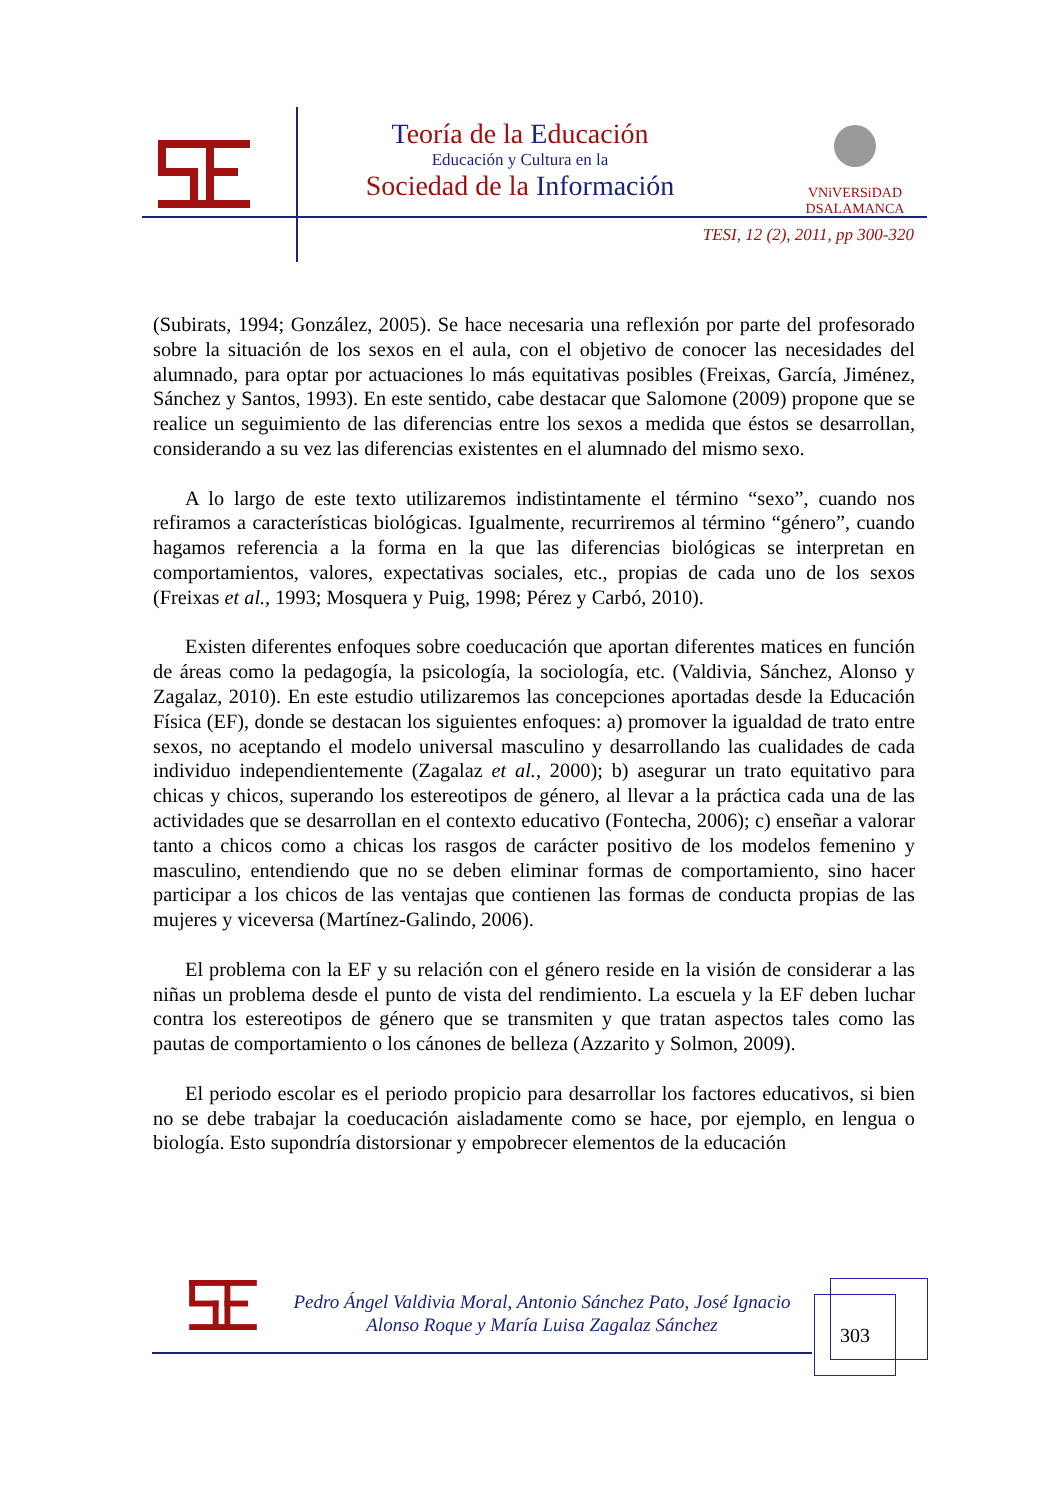Teoría de la Educación
Educación y Cultura en la
Sociedad de la Información
VNiVERSiDAD
DSALAMANCA
TESI, 12 (2), 2011, pp 300-320
(Subirats, 1994; González, 2005). Se hace necesaria una reflexión por parte del profesorado sobre la situación de los sexos en el aula, con el objetivo de conocer las necesidades del alumnado, para optar por actuaciones lo más equitativas posibles (Freixas, García, Jiménez, Sánchez y Santos, 1993). En este sentido, cabe destacar que Salomone (2009) propone que se realice un seguimiento de las diferencias entre los sexos a medida que éstos se desarrollan, considerando a su vez las diferencias existentes en el alumnado del mismo sexo.
A lo largo de este texto utilizaremos indistintamente el término “sexo”, cuando nos refiramos a características biológicas. Igualmente, recurriremos al término “género”, cuando hagamos referencia a la forma en la que las diferencias biológicas se interpretan en comportamientos, valores, expectativas sociales, etc., propias de cada uno de los sexos (Freixas et al., 1993; Mosquera y Puig, 1998; Pérez y Carbó, 2010).
Existen diferentes enfoques sobre coeducación que aportan diferentes matices en función de áreas como la pedagogía, la psicología, la sociología, etc. (Valdivia, Sánchez, Alonso y Zagalaz, 2010). En este estudio utilizaremos las concepciones aportadas desde la Educación Física (EF), donde se destacan los siguientes enfoques: a) promover la igualdad de trato entre sexos, no aceptando el modelo universal masculino y desarrollando las cualidades de cada individuo independientemente (Zagalaz et al., 2000); b) asegurar un trato equitativo para chicas y chicos, superando los estereotipos de género, al llevar a la práctica cada una de las actividades que se desarrollan en el contexto educativo (Fontecha, 2006); c) enseñar a valorar tanto a chicos como a chicas los rasgos de carácter positivo de los modelos femenino y masculino, entendiendo que no se deben eliminar formas de comportamiento, sino hacer participar a los chicos de las ventajas que contienen las formas de conducta propias de las mujeres y viceversa (Martínez-Galindo, 2006).
El problema con la EF y su relación con el género reside en la visión de considerar a las niñas un problema desde el punto de vista del rendimiento. La escuela y la EF deben luchar contra los estereotipos de género que se transmiten y que tratan aspectos tales como las pautas de comportamiento o los cánones de belleza (Azzarito y Solmon, 2009).
El periodo escolar es el periodo propicio para desarrollar los factores educativos, si bien no se debe trabajar la coeducación aisladamente como se hace, por ejemplo, en lengua o biología. Esto supondría distorsionar y empobrecer elementos de la educación
Pedro Ángel Valdivia Moral, Antonio Sánchez Pato, José Ignacio Alonso Roque y María Luisa Zagalaz Sánchez
303